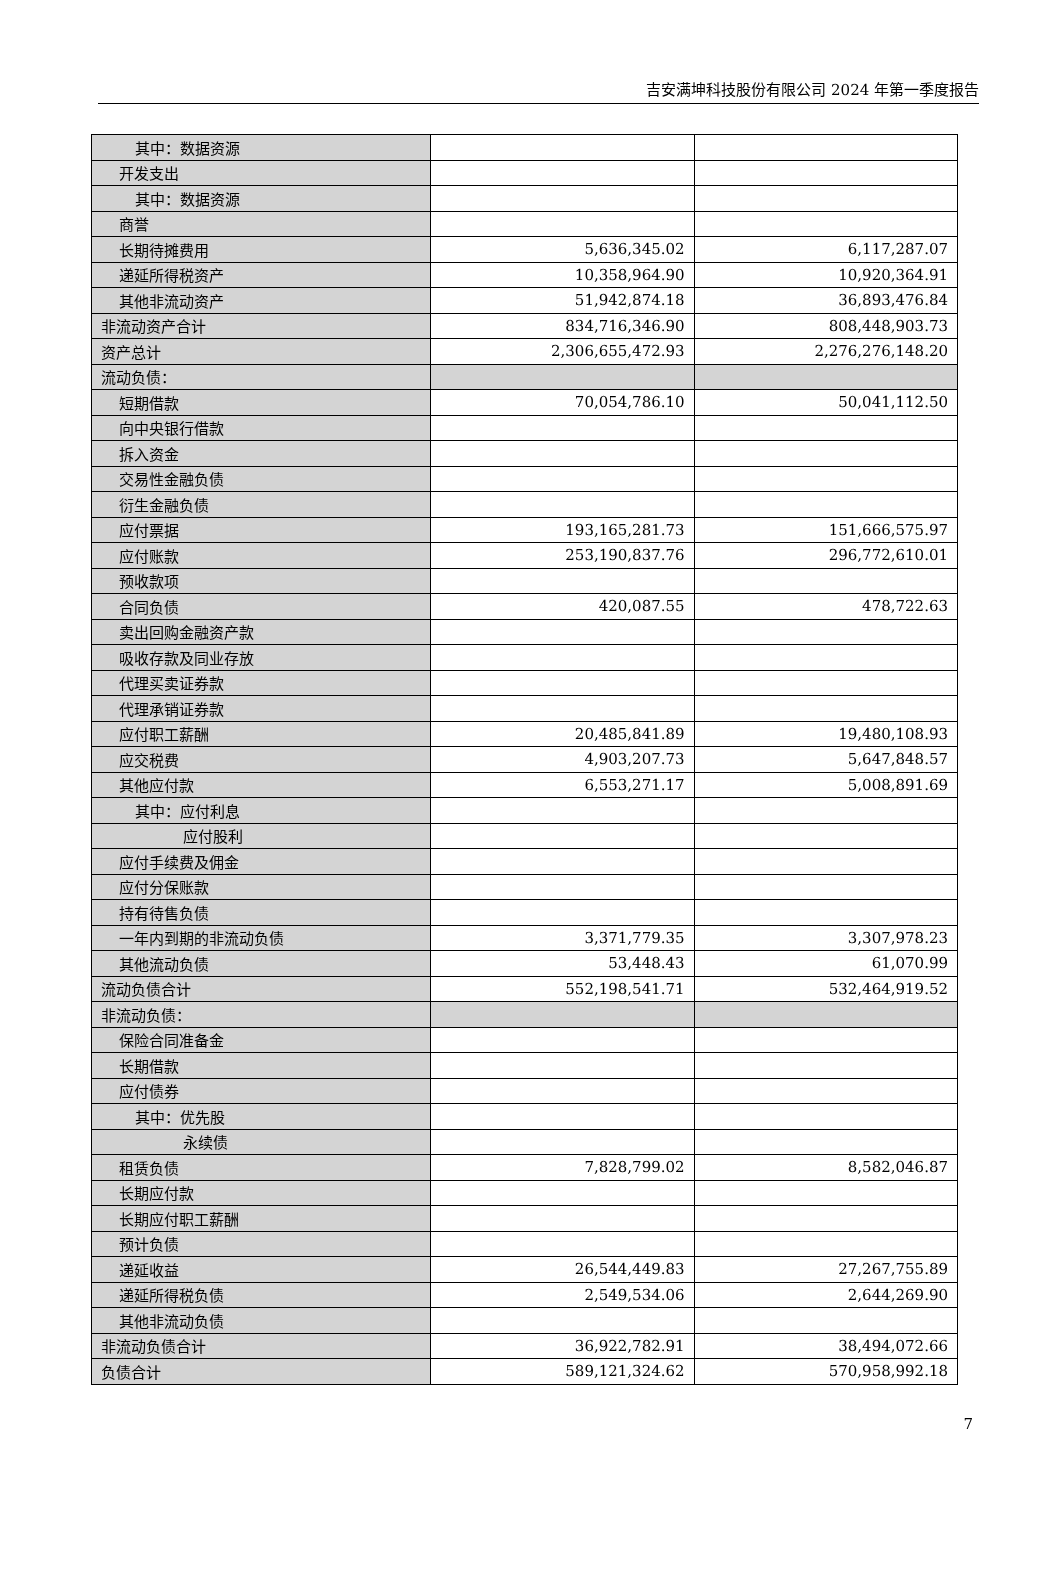吉安满坤科技股份有限公司 2024 年第一季度报告
| 其中：数据资源 | | |
| 开发支出 | | |
| 其中：数据资源 | | |
| 商誉 | | |
| 长期待摊费用 | 5,636,345.02 | 6,117,287.07 |
| 递延所得税资产 | 10,358,964.90 | 10,920,364.91 |
| 其他非流动资产 | 51,942,874.18 | 36,893,476.84 |
| 非流动资产合计 | 834,716,346.90 | 808,448,903.73 |
| 资产总计 | 2,306,655,472.93 | 2,276,276,148.20 |
| 流动负债： | | |
| 短期借款 | 70,054,786.10 | 50,041,112.50 |
| 向中央银行借款 | | |
| 拆入资金 | | |
| 交易性金融负债 | | |
| 衍生金融负债 | | |
| 应付票据 | 193,165,281.73 | 151,666,575.97 |
| 应付账款 | 253,190,837.76 | 296,772,610.01 |
| 预收款项 | | |
| 合同负债 | 420,087.55 | 478,722.63 |
| 卖出回购金融资产款 | | |
| 吸收存款及同业存放 | | |
| 代理买卖证券款 | | |
| 代理承销证券款 | | |
| 应付职工薪酬 | 20,485,841.89 | 19,480,108.93 |
| 应交税费 | 4,903,207.73 | 5,647,848.57 |
| 其他应付款 | 6,553,271.17 | 5,008,891.69 |
| 其中：应付利息 | | |
| 应付股利 | | |
| 应付手续费及佣金 | | |
| 应付分保账款 | | |
| 持有待售负债 | | |
| 一年内到期的非流动负债 | 3,371,779.35 | 3,307,978.23 |
| 其他流动负债 | 53,448.43 | 61,070.99 |
| 流动负债合计 | 552,198,541.71 | 532,464,919.52 |
| 非流动负债： | | |
| 保险合同准备金 | | |
| 长期借款 | | |
| 应付债券 | | |
| 其中：优先股 | | |
| 永续债 | | |
| 租赁负债 | 7,828,799.02 | 8,582,046.87 |
| 长期应付款 | | |
| 长期应付职工薪酬 | | |
| 预计负债 | | |
| 递延收益 | 26,544,449.83 | 27,267,755.89 |
| 递延所得税负债 | 2,549,534.06 | 2,644,269.90 |
| 其他非流动负债 | | |
| 非流动负债合计 | 36,922,782.91 | 38,494,072.66 |
| 负债合计 | 589,121,324.62 | 570,958,992.18 |
7